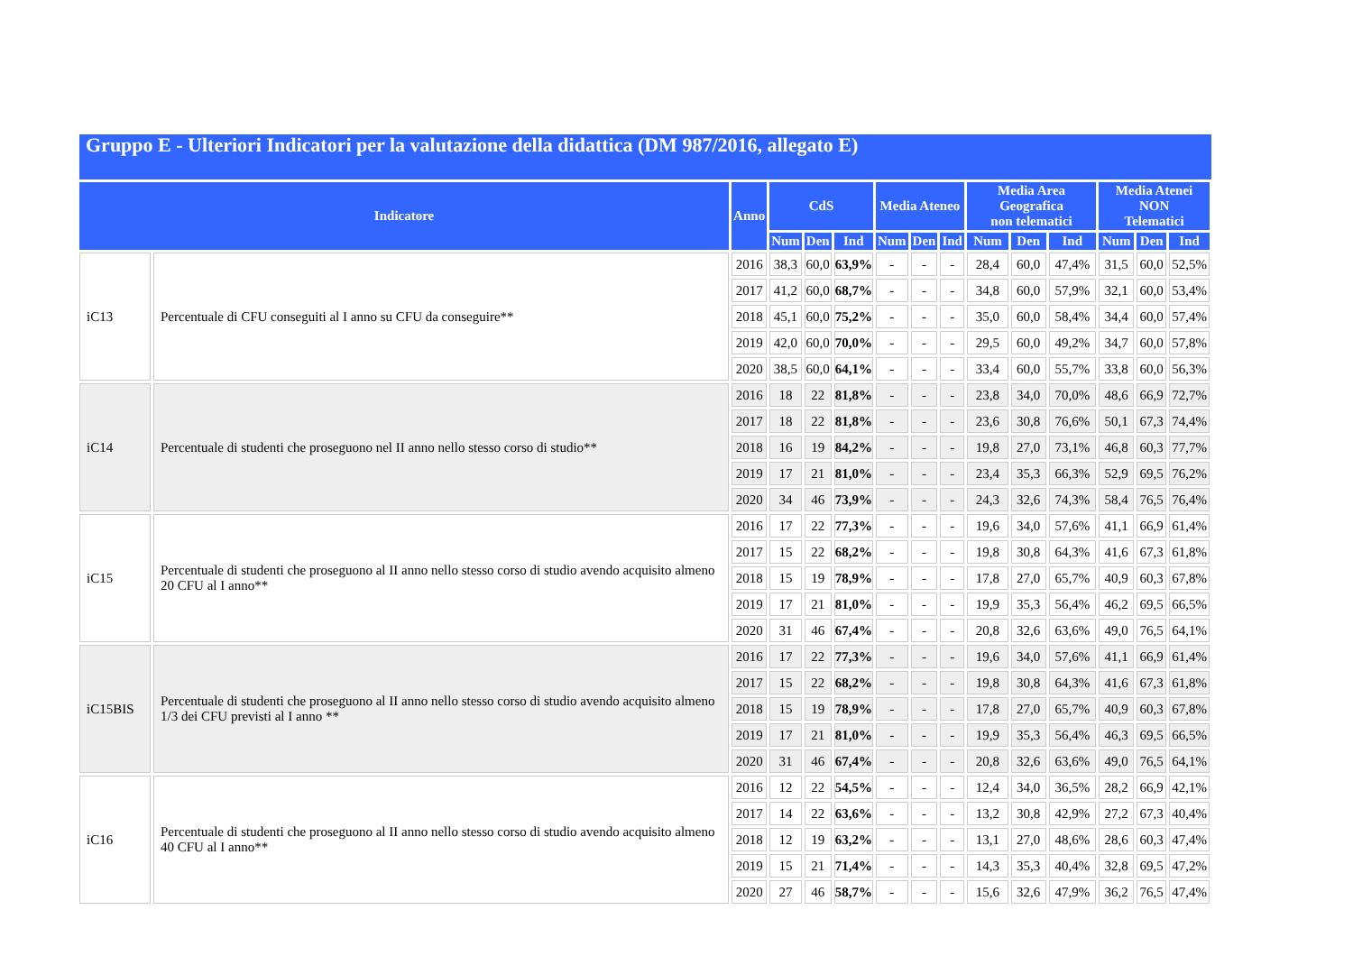Gruppo E - Ulteriori Indicatori per la valutazione della didattica (DM 987/2016, allegato E)
| Indicatore | | Anno | CdS | | | Media Ateneo | | | Media Area Geografica non telematici | | | Media Atenei NON Telematici | | |
| --- | --- | --- | --- | --- | --- | --- | --- | --- | --- | --- | --- | --- | --- | --- |
| | | | Num | Den | Ind | Num | Den | Ind | Num | Den | Ind | Num | Den | Ind |
| iC13 | Percentuale di CFU conseguiti al I anno su CFU da conseguire** | 2016 | 38,3 | 60,0 | 63,9% | - | - | - | 28,4 | 60,0 | 47,4% | 31,5 | 60,0 | 52,5% |
| | | 2017 | 41,2 | 60,0 | 68,7% | - | - | - | 34,8 | 60,0 | 57,9% | 32,1 | 60,0 | 53,4% |
| | | 2018 | 45,1 | 60,0 | 75,2% | - | - | - | 35,0 | 60,0 | 58,4% | 34,4 | 60,0 | 57,4% |
| | | 2019 | 42,0 | 60,0 | 70,0% | - | - | - | 29,5 | 60,0 | 49,2% | 34,7 | 60,0 | 57,8% |
| | | 2020 | 38,5 | 60,0 | 64,1% | - | - | - | 33,4 | 60,0 | 55,7% | 33,8 | 60,0 | 56,3% |
| iC14 | Percentuale di studenti che proseguono nel II anno nello stesso corso di studio** | 2016 | 18 | 22 | 81,8% | - | - | - | 23,8 | 34,0 | 70,0% | 48,6 | 66,9 | 72,7% |
| | | 2017 | 18 | 22 | 81,8% | - | - | - | 23,6 | 30,8 | 76,6% | 50,1 | 67,3 | 74,4% |
| | | 2018 | 16 | 19 | 84,2% | - | - | - | 19,8 | 27,0 | 73,1% | 46,8 | 60,3 | 77,7% |
| | | 2019 | 17 | 21 | 81,0% | - | - | - | 23,4 | 35,3 | 66,3% | 52,9 | 69,5 | 76,2% |
| | | 2020 | 34 | 46 | 73,9% | - | - | - | 24,3 | 32,6 | 74,3% | 58,4 | 76,5 | 76,4% |
| iC15 | Percentuale di studenti che proseguono al II anno nello stesso corso di studio avendo acquisito almeno 20 CFU al I anno** | 2016 | 17 | 22 | 77,3% | - | - | - | 19,6 | 34,0 | 57,6% | 41,1 | 66,9 | 61,4% |
| | | 2017 | 15 | 22 | 68,2% | - | - | - | 19,8 | 30,8 | 64,3% | 41,6 | 67,3 | 61,8% |
| | | 2018 | 15 | 19 | 78,9% | - | - | - | 17,8 | 27,0 | 65,7% | 40,9 | 60,3 | 67,8% |
| | | 2019 | 17 | 21 | 81,0% | - | - | - | 19,9 | 35,3 | 56,4% | 46,2 | 69,5 | 66,5% |
| | | 2020 | 31 | 46 | 67,4% | - | - | - | 20,8 | 32,6 | 63,6% | 49,0 | 76,5 | 64,1% |
| iC15BIS | Percentuale di studenti che proseguono al II anno nello stesso corso di studio avendo acquisito almeno 1/3 dei CFU previsti al I anno ** | 2016 | 17 | 22 | 77,3% | - | - | - | 19,6 | 34,0 | 57,6% | 41,1 | 66,9 | 61,4% |
| | | 2017 | 15 | 22 | 68,2% | - | - | - | 19,8 | 30,8 | 64,3% | 41,6 | 67,3 | 61,8% |
| | | 2018 | 15 | 19 | 78,9% | - | - | - | 17,8 | 27,0 | 65,7% | 40,9 | 60,3 | 67,8% |
| | | 2019 | 17 | 21 | 81,0% | - | - | - | 19,9 | 35,3 | 56,4% | 46,3 | 69,5 | 66,5% |
| | | 2020 | 31 | 46 | 67,4% | - | - | - | 20,8 | 32,6 | 63,6% | 49,0 | 76,5 | 64,1% |
| iC16 | Percentuale di studenti che proseguono al II anno nello stesso corso di studio avendo acquisito almeno 40 CFU al I anno** | 2016 | 12 | 22 | 54,5% | - | - | - | 12,4 | 34,0 | 36,5% | 28,2 | 66,9 | 42,1% |
| | | 2017 | 14 | 22 | 63,6% | - | - | - | 13,2 | 30,8 | 42,9% | 27,2 | 67,3 | 40,4% |
| | | 2018 | 12 | 19 | 63,2% | - | - | - | 13,1 | 27,0 | 48,6% | 28,6 | 60,3 | 47,4% |
| | | 2019 | 15 | 21 | 71,4% | - | - | - | 14,3 | 35,3 | 40,4% | 32,8 | 69,5 | 47,2% |
| | | 2020 | 27 | 46 | 58,7% | - | - | - | 15,6 | 32,6 | 47,9% | 36,2 | 76,5 | 47,4% |